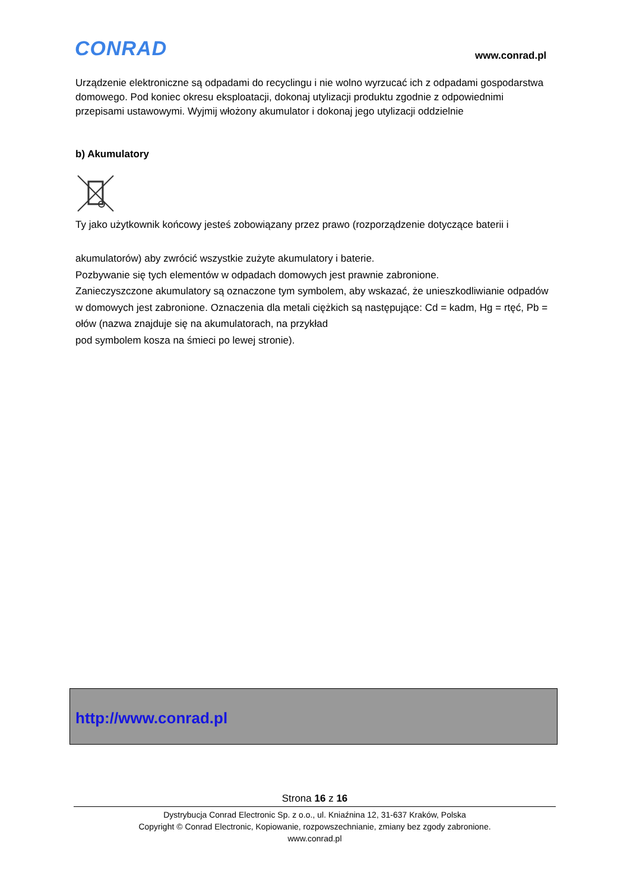CONRAD www.conrad.pl
Urządzenie elektroniczne są odpadami do recyclingu i nie wolno wyrzucać ich z odpadami gospodarstwa domowego. Pod koniec okresu eksploatacji, dokonaj utylizacji produktu zgodnie z odpowiednimi przepisami ustawowymi. Wyjmij włożony akumulator i dokonaj jego utylizacji oddzielnie
b) Akumulatory
Ty jako użytkownik końcowy jesteś zobowiązany przez prawo (rozporządzenie dotyczące baterii i
akumulatorów) aby zwrócić wszystkie zużyte akumulatory i baterie.
Pozbywanie się tych elementów w odpadach domowych jest prawnie zabronione.
Zanieczyszczone akumulatory są oznaczone tym symbolem, aby wskazać, że unieszkodliwianie odpadów w domowych jest zabronione. Oznaczenia dla metali ciężkich są następujące: Cd = kadm, Hg = rtęć, Pb = ołów (nazwa znajduje się na akumulatorach, na przykład
pod symbolem kosza na śmieci po lewej stronie).
http://www.conrad.pl
Strona 16 z 16
Dystrybucja Conrad Electronic Sp. z o.o., ul. Kniaźnina 12, 31-637 Kraków, Polska
Copyright © Conrad Electronic, Kopiowanie, rozpowszechnianie, zmiany bez zgody zabronione.
www.conrad.pl